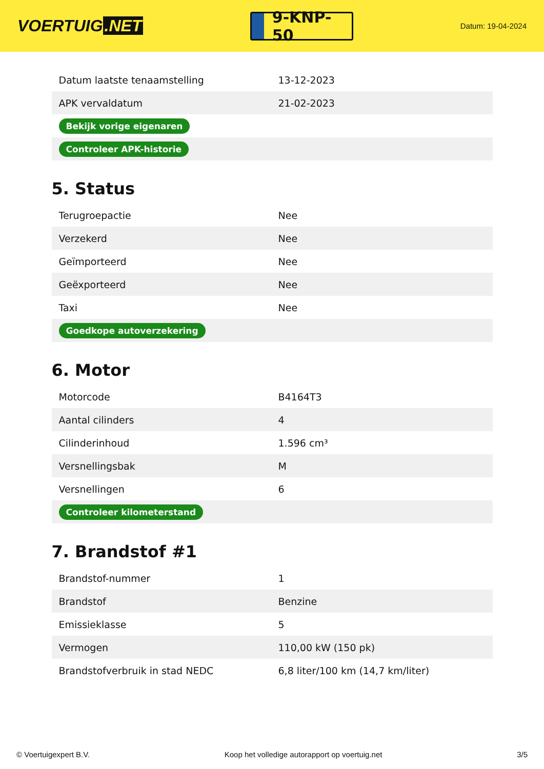VOERTUIG.NET
9-KNP-50
Datum: 19-04-2024
| Datum laatste tenaamstelling | 13-12-2023 |
| APK vervaldatum | 21-02-2023 |
| Bekijk vorige eigenaren | |
| Controleer APK-historie | |
5. Status
| Terugroepactie | Nee |
| Verzekerd | Nee |
| Geïmporteerd | Nee |
| Geëxporteerd | Nee |
| Taxi | Nee |
| Goedkope autoverzekering | |
6. Motor
| Motorcode | B4164T3 |
| Aantal cilinders | 4 |
| Cilinderinhoud | 1.596 cm³ |
| Versnellingsbak | M |
| Versnellingen | 6 |
| Controleer kilometerstand | |
7. Brandstof #1
| Brandstof-nummer | 1 |
| Brandstof | Benzine |
| Emissieklasse | 5 |
| Vermogen | 110,00 kW (150 pk) |
| Brandstofverbruik in stad NEDC | 6,8 liter/100 km (14,7 km/liter) |
© Voertuigexpert B.V. Koop het volledige autorapport op voertuig.net 3/5